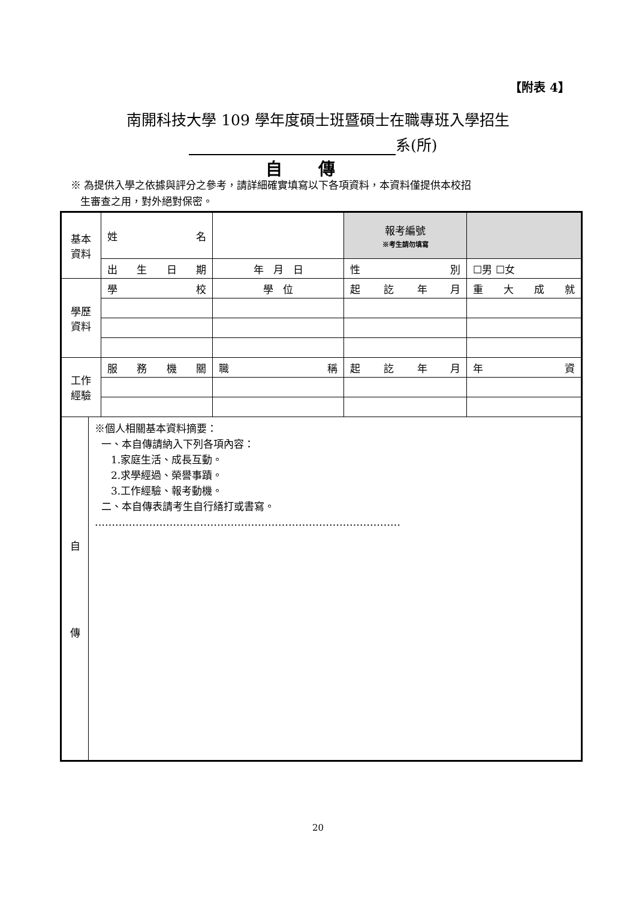【附表 4】
南開科技大學 109 學年度碩士班暨碩士在職專班入學招生
系(所)
自傳
※ 為提供入學之依據與評分之參考，請詳細確實填寫以下各項資料，本資料僅提供本校招
生審查之用，對外絕對保密。
| 基本 資料 | | 姓 名 | | 報考編號 ※考生請勿填寫 | |
| | | 出 生 日 期 | 年 月 日 | 性 別 | ☐男 ☐女 |
| 學歷 資料 | | 學 校 | 學 位 | 起 訖 年 月 | 重 大 成 就 |
| 工作 經驗 | | 服 務 機 關 | 職 稱 | 起 訖 年 月 | 年 資 |
| 自 傳 | ※個人相關基本資料摘要： 一、本自傳請納入下列各項內容： 1.家庭生活、成長互動。 2.求學經過、榮譽事蹟。 3.工作經驗、報考動機。 二、本自傳表請考生自行繕打或書寫。 ……………………………………………………………………………… | | | | |
20